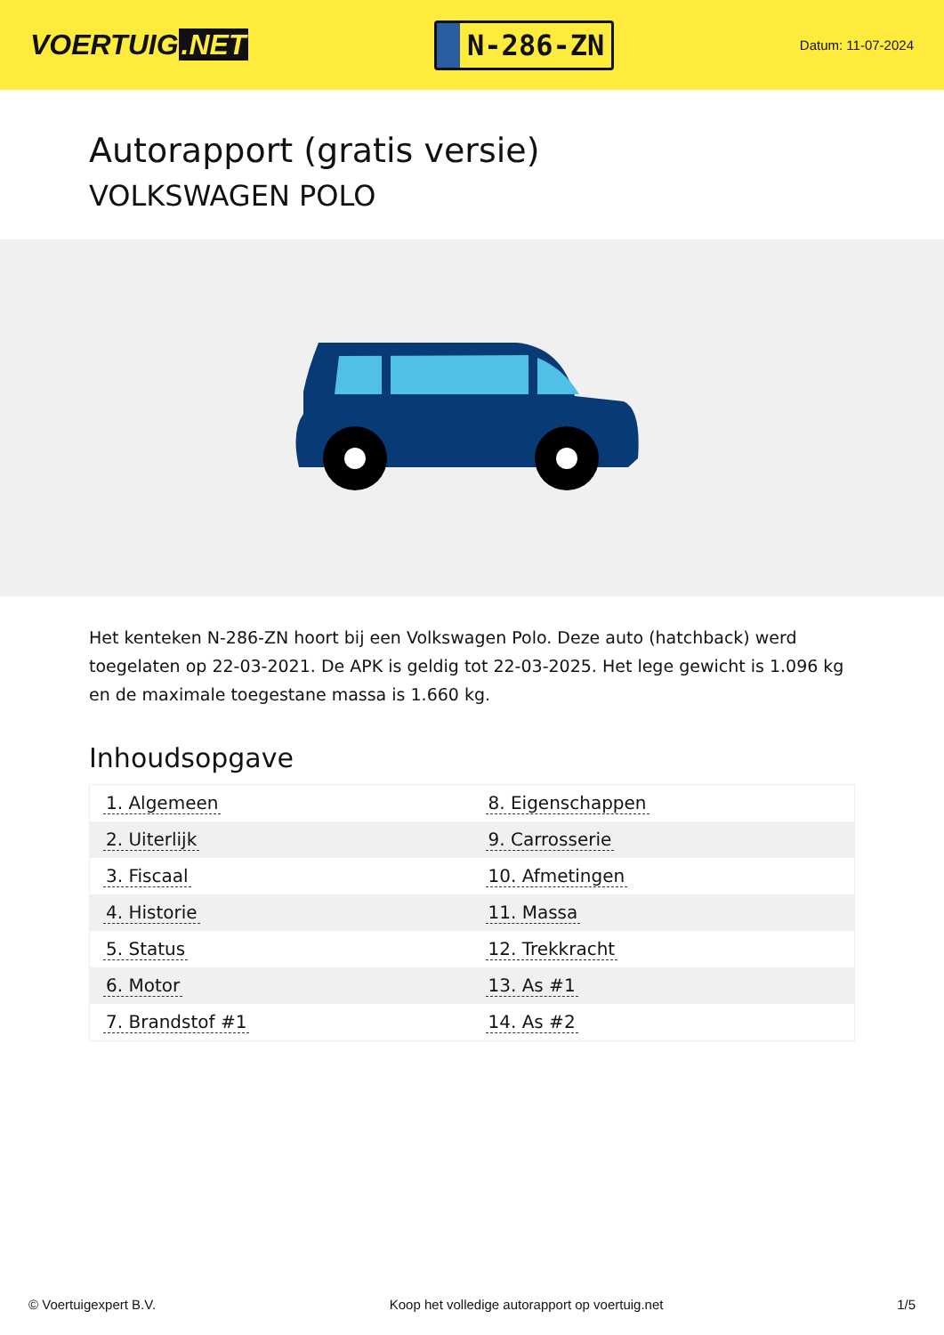VOERTUIG.NET
N-286-ZN
Datum: 11-07-2024
Autorapport (gratis versie)
VOLKSWAGEN POLO
Het kenteken N-286-ZN hoort bij een Volkswagen Polo. Deze auto (hatchback) werd toegelaten op 22-03-2021. De APK is geldig tot 22-03-2025. Het lege gewicht is 1.096 kg en de maximale toegestane massa is 1.660 kg.
Inhoudsopgave
| 1. Algemeen | 8. Eigenschappen |
| 2. Uiterlijk | 9. Carrosserie |
| 3. Fiscaal | 10. Afmetingen |
| 4. Historie | 11. Massa |
| 5. Status | 12. Trekkracht |
| 6. Motor | 13. As #1 |
| 7. Brandstof #1 | 14. As #2 |
© Voertuigexpert B.V. Koop het volledige autorapport op voertuig.net 1/5